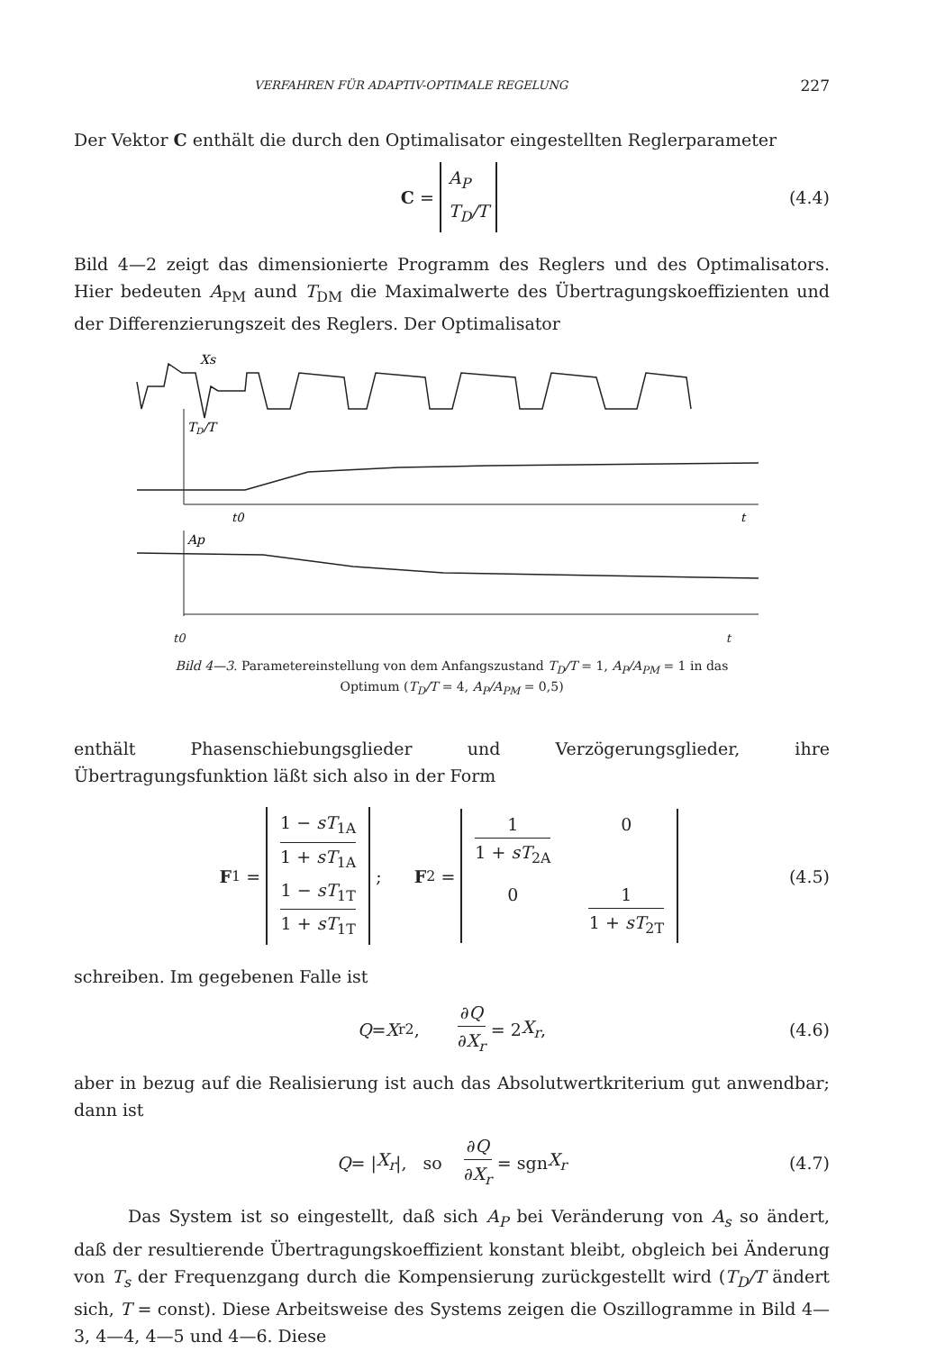VERFAHREN FÜR ADAPTIV-OPTIMALE REGELUNG 227
Der Vektor C enthält die durch den Optimalisator eingestellten Reglerparameter
C = A<sub>P</sub> T<sub>D</sub>/T (4.4)
Bild 4—2 zeigt das dimensionierte Programm des Reglers und des Optimalisators. Hier bedeuten A<sub>PM</sub> aund T<sub>DM</sub> die Maximalwerte des Übertragungskoeffizienten und der Differenzierungszeit des Reglers. Der Optimalisator
Xs
TD/T
t0
t
Ap
t0 t
Bild 4—3. Parametereinstellung von dem Anfangszustand T<sub>D</sub>/T = 1, A<sub>P</sub>/A<sub>PM</sub> = 1 in das
Optimum (T<sub>D</sub>/T = 4, A<sub>P</sub>/A<sub>PM</sub> = 0,5)
enthält Phasenschiebungsglieder und Verzögerungsglieder, ihre Übertragungsfunktion läßt sich also in der Form
F<sub>1</sub> = 1 − sT<sub>1A</sub> 1 + sT<sub>1A</sub> 1 − sT<sub>1T</sub> 1 + sT<sub>1T</sub>; F<sub>2</sub> = 1 1 + sT<sub>2A</sub> 0 0 1 1 + sT<sub>2T</sub> (4.5)
schreiben. Im gegebenen Falle ist
Q = X<sub>r</sub><sup>2</sup>, ∂Q ∂X<sub>r</sub> = 2 X<sub>r</sub>, (4.6)
aber in bezug auf die Realisierung ist auch das Absolutwertkriterium gut anwendbar; dann ist
Q = | X<sub>r</sub> |, so ∂Q ∂X<sub>r</sub> = sgn X<sub>r</sub> (4.7)
Das System ist so eingestellt, daß sich A<sub>P</sub> bei Veränderung von A<sub>s</sub> so ändert, daß der resultierende Übertragungskoeffizient konstant bleibt, obgleich bei Änderung von T<sub>s</sub> der Frequenzgang durch die Kompensierung zurückgestellt wird (T<sub>D</sub>/T ändert sich, T = const). Diese Arbeitsweise des Systems zeigen die Oszillogramme in Bild 4—3, 4—4, 4—5 und 4—6. Diese